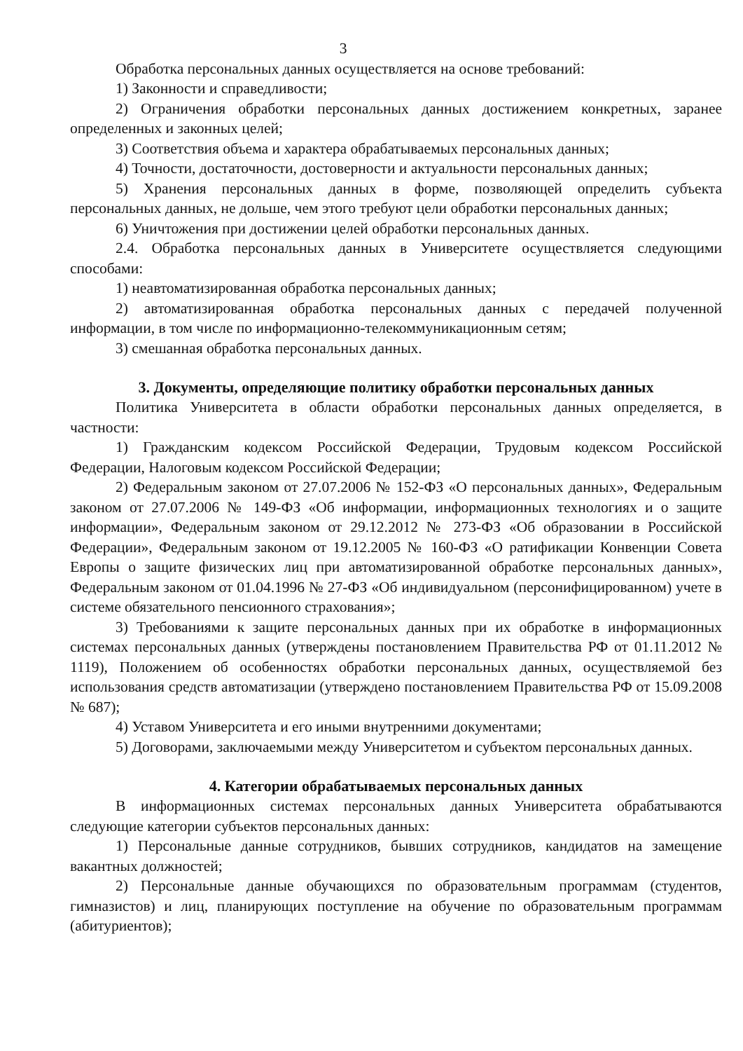3
Обработка персональных данных осуществляется на основе требований:
1) Законности и справедливости;
2) Ограничения обработки персональных данных достижением конкретных, заранее определенных и законных целей;
3) Соответствия объема и характера обрабатываемых персональных данных;
4) Точности, достаточности, достоверности и актуальности персональных данных;
5) Хранения персональных данных в форме, позволяющей определить субъекта персональных данных, не дольше, чем этого требуют цели обработки персональных данных;
6) Уничтожения при достижении целей обработки персональных данных.
2.4. Обработка персональных данных в Университете осуществляется следующими способами:
1) неавтоматизированная обработка персональных данных;
2) автоматизированная обработка персональных данных с передачей полученной информации, в том числе по информационно-телекоммуникационным сетям;
3) смешанная обработка персональных данных.
3. Документы, определяющие политику обработки персональных данных
Политика Университета в области обработки персональных данных определяется, в частности:
1) Гражданским кодексом Российской Федерации, Трудовым кодексом Российской Федерации, Налоговым кодексом Российской Федерации;
2) Федеральным законом от 27.07.2006 № 152-ФЗ «О персональных данных», Федеральным законом от 27.07.2006 № 149-ФЗ «Об информации, информационных технологиях и о защите информации», Федеральным законом от 29.12.2012 № 273-ФЗ «Об образовании в Российской Федерации», Федеральным законом от 19.12.2005 № 160-ФЗ «О ратификации Конвенции Совета Европы о защите физических лиц при автоматизированной обработке персональных данных», Федеральным законом от 01.04.1996 № 27-ФЗ «Об индивидуальном (персонифицированном) учете в системе обязательного пенсионного страхования»;
3) Требованиями к защите персональных данных при их обработке в информационных системах персональных данных (утверждены постановлением Правительства РФ от 01.11.2012 № 1119), Положением об особенностях обработки персональных данных, осуществляемой без использования средств автоматизации (утверждено постановлением Правительства РФ от 15.09.2008 № 687);
4) Уставом Университета и его иными внутренними документами;
5) Договорами, заключаемыми между Университетом и субъектом персональных данных.
4. Категории обрабатываемых персональных данных
В информационных системах персональных данных Университета обрабатываются следующие категории субъектов персональных данных:
1) Персональные данные сотрудников, бывших сотрудников, кандидатов на замещение вакантных должностей;
2) Персональные данные обучающихся по образовательным программам (студентов, гимназистов) и лиц, планирующих поступление на обучение по образовательным программам (абитуриентов);